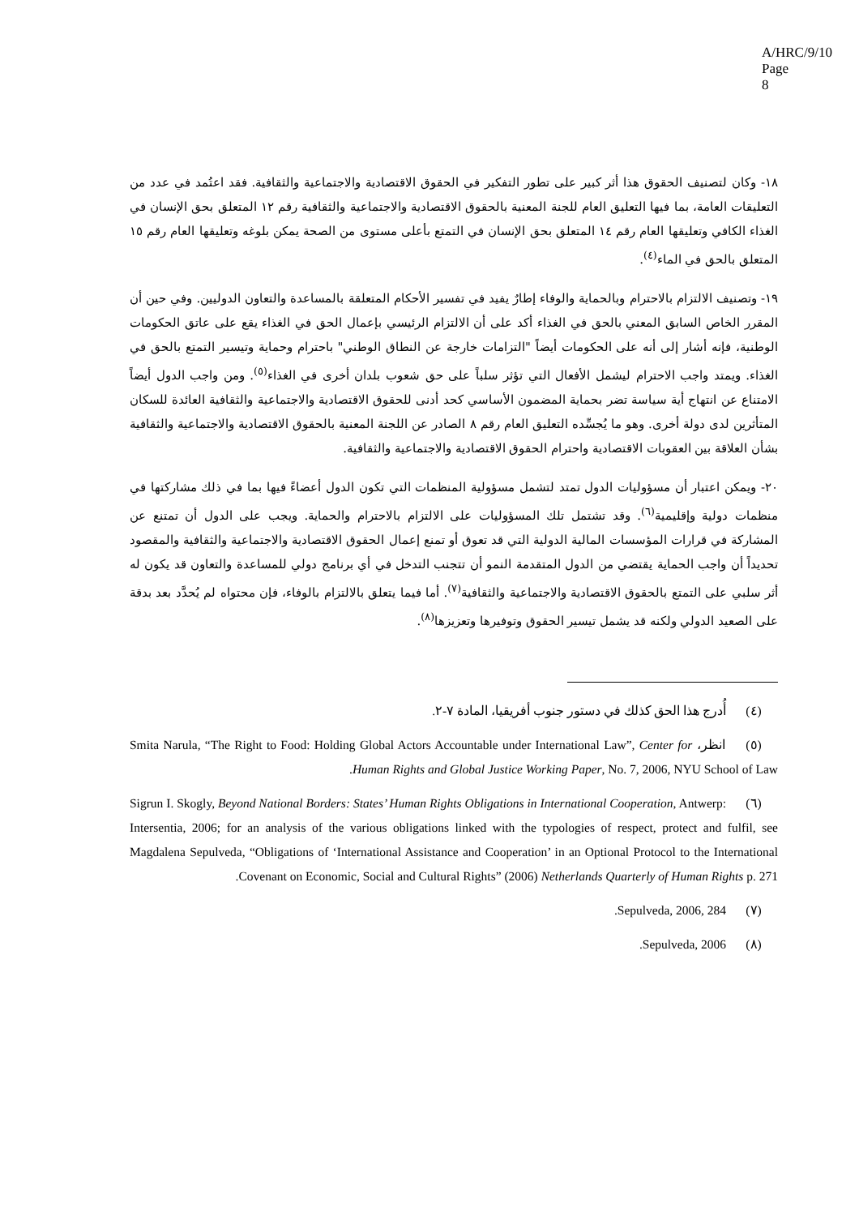A/HRC/9/10
Page 8
١٨- وكان لتصنيف الحقوق هذا أثر كبير على تطور التفكير في الحقوق الاقتصادية والاجتماعية والثقافية. فقد اعتُمد في عدد من التعليقات العامة، بما فيها التعليق العام للجنة المعنية بالحقوق الاقتصادية والاجتماعية والثقافية رقم ١٢ المتعلق بحق الإنسان في الغذاء الكافي وتعليقها العام رقم ١٤ المتعلق بحق الإنسان في التمتع بأعلى مستوى من الصحة يمكن بلوغه وتعليقها العام رقم ١٥ المتعلق بالحق في الماء<sup>(٤)</sup>.
١٩- وتصنيف الالتزام بالاحترام وبالحماية والوفاء إطارٌ يفيد في تفسير الأحكام المتعلقة بالمساعدة والتعاون الدوليين. وفي حين أن المقرر الخاص السابق المعني بالحق في الغذاء أكد على أن الالتزام الرئيسي بإعمال الحق في الغذاء يقع على عاتق الحكومات الوطنية، فإنه أشار إلى أنه على الحكومات أيضاً "التزامات خارجة عن النطاق الوطني" باحترام وحماية وتيسير التمتع بالحق في الغذاء. ويمتد واجب الاحترام ليشمل الأفعال التي تؤثر سلباً على حق شعوب بلدان أخرى في الغذاء<sup>(٥)</sup>. ومن واجب الدول أيضاً الامتناع عن انتهاج أية سياسة تضر بحماية المضمون الأساسي كحد أدنى للحقوق الاقتصادية والاجتماعية والثقافية العائدة للسكان المتأثرين لدى دولة أخرى. وهو ما يُجسِّده التعليق العام رقم ٨ الصادر عن اللجنة المعنية بالحقوق الاقتصادية والاجتماعية والثقافية بشأن العلاقة بين العقوبات الاقتصادية واحترام الحقوق الاقتصادية والاجتماعية والثقافية.
٢٠- ويمكن اعتبار أن مسؤوليات الدول تمتد لتشمل مسؤولية المنظمات التي تكون الدول أعضاءً فيها بما في ذلك مشاركتها في منظمات دولية وإقليمية<sup>(٦)</sup>. وقد تشتمل تلك المسؤوليات على الالتزام بالاحترام والحماية. ويجب على الدول أن تمتنع عن المشاركة في قرارات المؤسسات المالية الدولية التي قد تعوق أو تمنع إعمال الحقوق الاقتصادية والاجتماعية والثقافية والمقصود تحديداً أن واجب الحماية يقتضي من الدول المتقدمة النمو أن تتجنب التدخل في أي برنامج دولي للمساعدة والتعاون قد يكون له أثر سلبي على التمتع بالحقوق الاقتصادية والاجتماعية والثقافية<sup>(٧)</sup>. أما فيما يتعلق بالالتزام بالوفاء، فإن محتواه لم يُحدَّد بعد بدقة على الصعيد الدولي ولكنه قد يشمل تيسير الحقوق وتوفيرها وتعزيزها<sup>(٨)</sup>.
(٤) أُدرج هذا الحق كذلك في دستور جنوب أفريقيا، المادة ٧-٢.
(٥) انظر، Smita Narula, “The Right to Food: Holding Global Actors Accountable under International Law”, Center for Human Rights and Global Justice Working Paper, No. 7, 2006, NYU School of Law.
(٦) Sigrun I. Skogly, Beyond National Borders: States’ Human Rights Obligations in International Cooperation, Antwerp: Intersentia, 2006; for an analysis of the various obligations linked with the typologies of respect, protect and fulfil, see Magdalena Sepulveda, “Obligations of ‘International Assistance and Cooperation’ in an Optional Protocol to the International Covenant on Economic, Social and Cultural Rights” (2006) Netherlands Quarterly of Human Rights p. 271.
(٧) Sepulveda, 2006, 284.
(٨) Sepulveda, 2006.